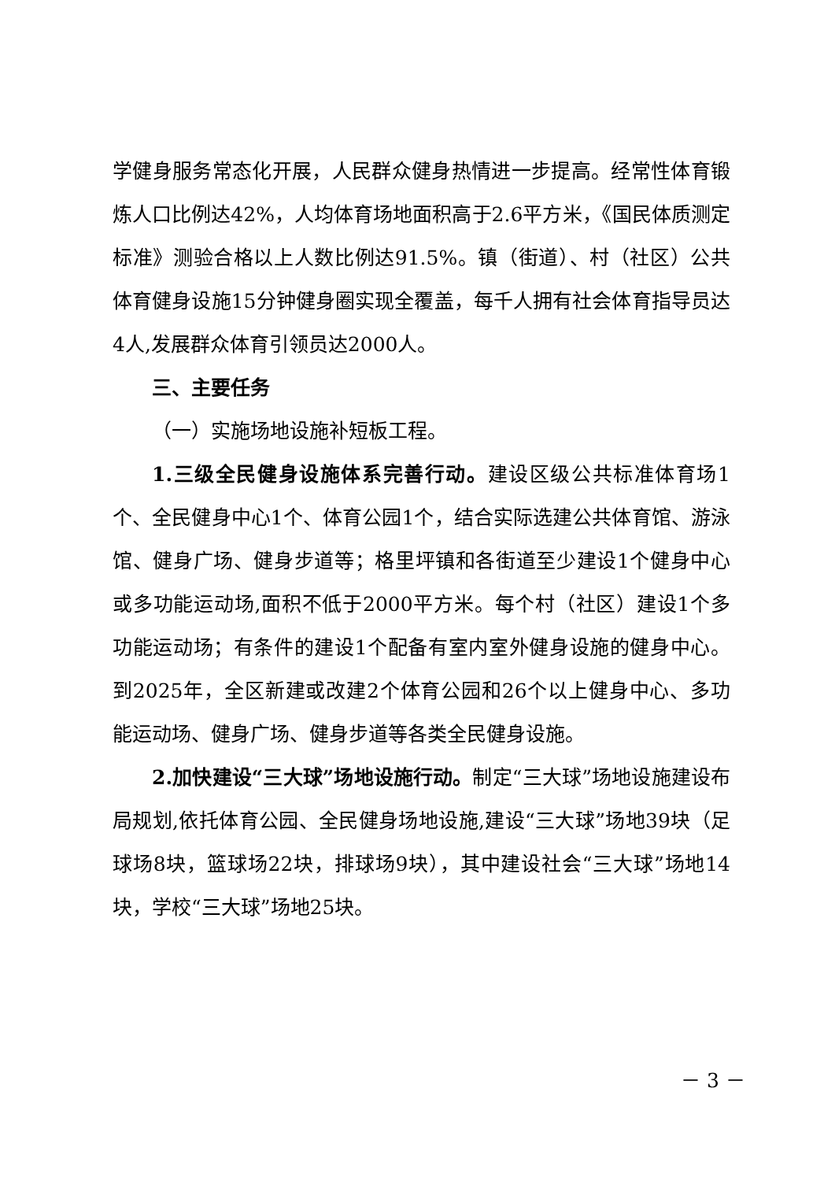学健身服务常态化开展，人民群众健身热情进一步提高。经常性体育锻炼人口比例达42%，人均体育场地面积高于2.6平方米，《国民体质测定标准》测验合格以上人数比例达91.5%。镇（街道）、村（社区）公共体育健身设施15分钟健身圈实现全覆盖，每千人拥有社会体育指导员达4人,发展群众体育引领员达2000人。
三、主要任务
（一）实施场地设施补短板工程。
1.三级全民健身设施体系完善行动。建设区级公共标准体育场1个、全民健身中心1个、体育公园1个，结合实际选建公共体育馆、游泳馆、健身广场、健身步道等；格里坪镇和各街道至少建设1个健身中心或多功能运动场,面积不低于2000平方米。每个村（社区）建设1个多功能运动场；有条件的建设1个配备有室内室外健身设施的健身中心。到2025年，全区新建或改建2个体育公园和26个以上健身中心、多功能运动场、健身广场、健身步道等各类全民健身设施。
2.加快建设“三大球”场地设施行动。制定“三大球”场地设施建设布局规划,依托体育公园、全民健身场地设施,建设“三大球”场地39块（足球场8块，篮球场22块，排球场9块），其中建设社会“三大球”场地14块，学校“三大球”场地25块。
－ 3 －